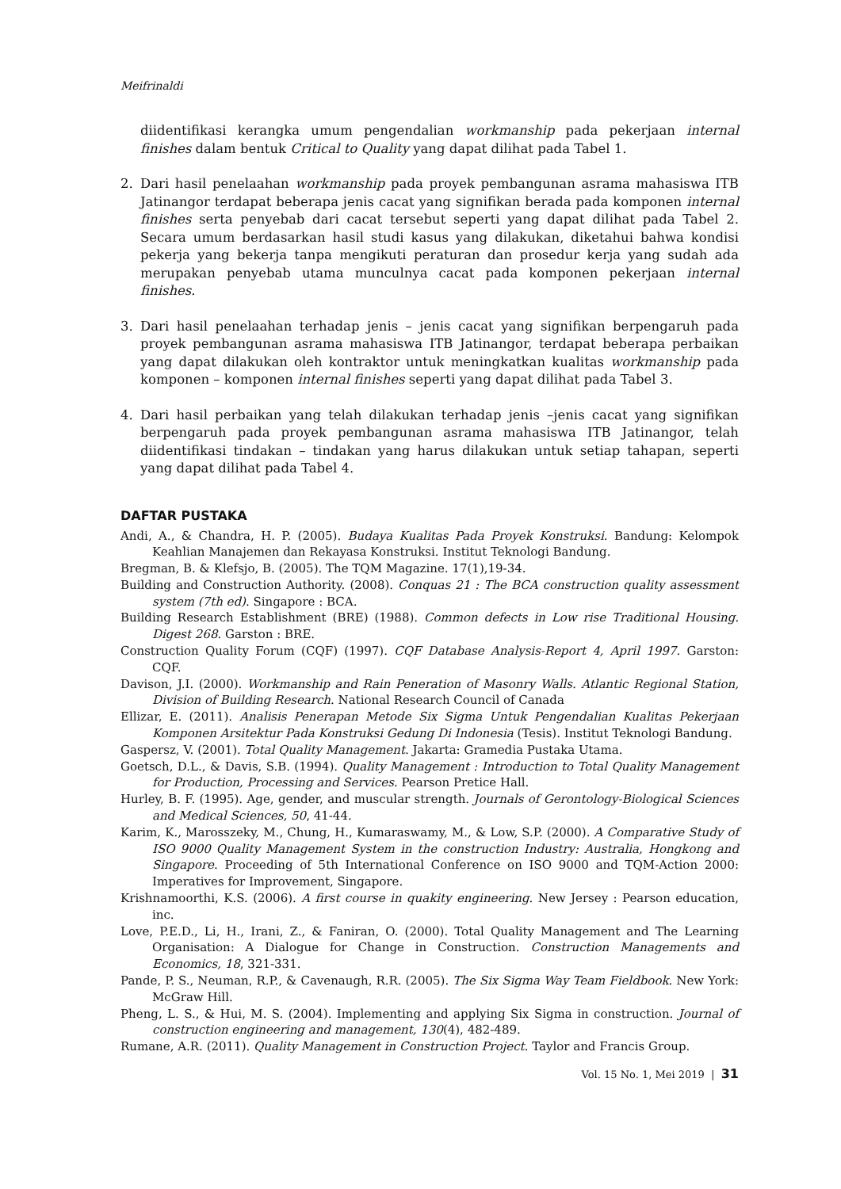Meifrinaldi
diidentifikasi kerangka umum pengendalian workmanship pada pekerjaan internal finishes dalam bentuk Critical to Quality yang dapat dilihat pada Tabel 1.
2. Dari hasil penelaahan workmanship pada proyek pembangunan asrama mahasiswa ITB Jatinangor terdapat beberapa jenis cacat yang signifikan berada pada komponen internal finishes serta penyebab dari cacat tersebut seperti yang dapat dilihat pada Tabel 2. Secara umum berdasarkan hasil studi kasus yang dilakukan, diketahui bahwa kondisi pekerja yang bekerja tanpa mengikuti peraturan dan prosedur kerja yang sudah ada merupakan penyebab utama munculnya cacat pada komponen pekerjaan internal finishes.
3. Dari hasil penelaahan terhadap jenis – jenis cacat yang signifikan berpengaruh pada proyek pembangunan asrama mahasiswa ITB Jatinangor, terdapat beberapa perbaikan yang dapat dilakukan oleh kontraktor untuk meningkatkan kualitas workmanship pada komponen – komponen internal finishes seperti yang dapat dilihat pada Tabel 3.
4. Dari hasil perbaikan yang telah dilakukan terhadap jenis –jenis cacat yang signifikan berpengaruh pada proyek pembangunan asrama mahasiswa ITB Jatinangor, telah diidentifikasi tindakan – tindakan yang harus dilakukan untuk setiap tahapan, seperti yang dapat dilihat pada Tabel 4.
DAFTAR PUSTAKA
Andi, A., & Chandra, H. P. (2005). Budaya Kualitas Pada Proyek Konstruksi. Bandung: Kelompok Keahlian Manajemen dan Rekayasa Konstruksi. Institut Teknologi Bandung.
Bregman, B. & Klefsjo, B. (2005). The TQM Magazine. 17(1),19-34.
Building and Construction Authority. (2008). Conquas 21 : The BCA construction quality assessment system (7th ed). Singapore : BCA.
Building Research Establishment (BRE) (1988). Common defects in Low rise Traditional Housing. Digest 268. Garston : BRE.
Construction Quality Forum (CQF) (1997). CQF Database Analysis-Report 4, April 1997. Garston: CQF.
Davison, J.I. (2000). Workmanship and Rain Peneration of Masonry Walls. Atlantic Regional Station, Division of Building Research. National Research Council of Canada
Ellizar, E. (2011). Analisis Penerapan Metode Six Sigma Untuk Pengendalian Kualitas Pekerjaan Komponen Arsitektur Pada Konstruksi Gedung Di Indonesia (Tesis). Institut Teknologi Bandung.
Gaspersz, V. (2001). Total Quality Management. Jakarta: Gramedia Pustaka Utama.
Goetsch, D.L., & Davis, S.B. (1994). Quality Management : Introduction to Total Quality Management for Production, Processing and Services. Pearson Pretice Hall.
Hurley, B. F. (1995). Age, gender, and muscular strength. Journals of Gerontology-Biological Sciences and Medical Sciences, 50, 41-44.
Karim, K., Marosszeky, M., Chung, H., Kumaraswamy, M., & Low, S.P. (2000). A Comparative Study of ISO 9000 Quality Management System in the construction Industry: Australia, Hongkong and Singapore. Proceeding of 5th International Conference on ISO 9000 and TQM-Action 2000: Imperatives for Improvement, Singapore.
Krishnamoorthi, K.S. (2006). A first course in quakity engineering. New Jersey : Pearson education, inc.
Love, P.E.D., Li, H., Irani, Z., & Faniran, O. (2000). Total Quality Management and The Learning Organisation: A Dialogue for Change in Construction. Construction Managements and Economics, 18, 321-331.
Pande, P. S., Neuman, R.P., & Cavenaugh, R.R. (2005). The Six Sigma Way Team Fieldbook. New York: McGraw Hill.
Pheng, L. S., & Hui, M. S. (2004). Implementing and applying Six Sigma in construction. Journal of construction engineering and management, 130(4), 482-489.
Rumane, A.R. (2011). Quality Management in Construction Project. Taylor and Francis Group.
Vol. 15 No. 1, Mei 2019 | 31